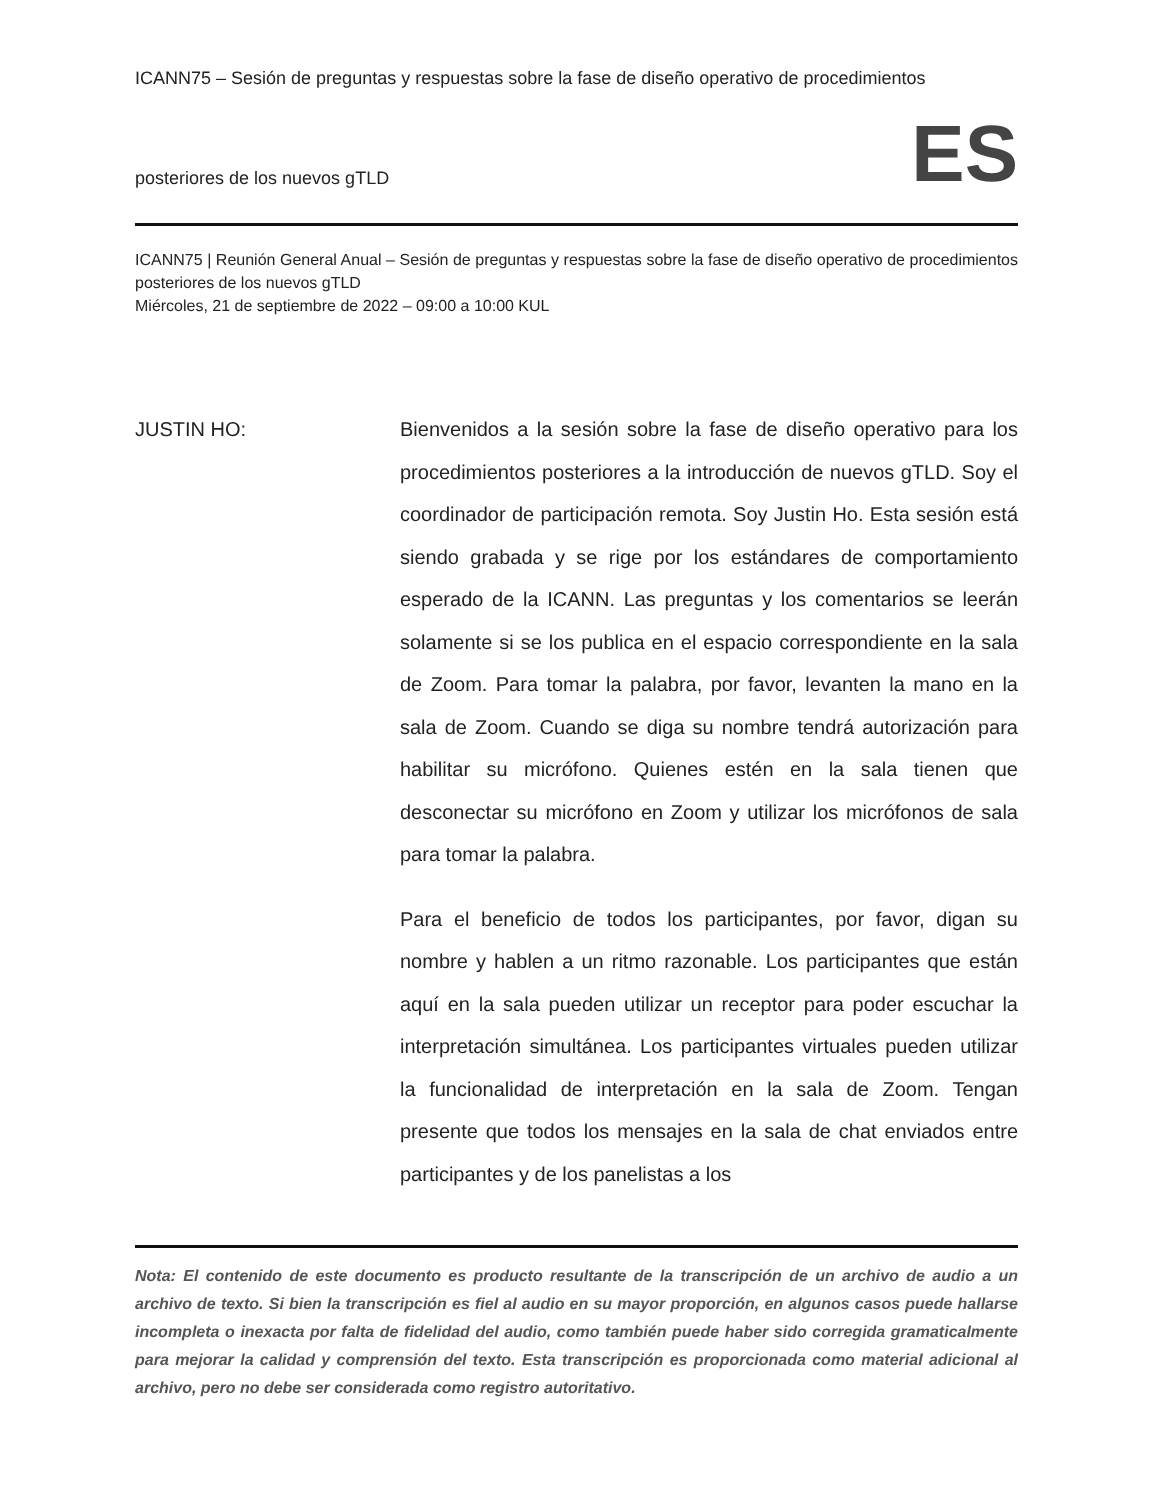ICANN75 – Sesión de preguntas y respuestas sobre la fase de diseño operativo de procedimientos
posteriores de los nuevos gTLD ES
ICANN75 | Reunión General Anual – Sesión de preguntas y respuestas sobre la fase de diseño operativo de procedimientos posteriores de los nuevos gTLD
Miércoles, 21 de septiembre de 2022 – 09:00 a 10:00 KUL
JUSTIN HO: Bienvenidos a la sesión sobre la fase de diseño operativo para los procedimientos posteriores a la introducción de nuevos gTLD. Soy el coordinador de participación remota. Soy Justin Ho. Esta sesión está siendo grabada y se rige por los estándares de comportamiento esperado de la ICANN. Las preguntas y los comentarios se leerán solamente si se los publica en el espacio correspondiente en la sala de Zoom. Para tomar la palabra, por favor, levanten la mano en la sala de Zoom. Cuando se diga su nombre tendrá autorización para habilitar su micrófono. Quienes estén en la sala tienen que desconectar su micrófono en Zoom y utilizar los micrófonos de sala para tomar la palabra.
Para el beneficio de todos los participantes, por favor, digan su nombre y hablen a un ritmo razonable. Los participantes que están aquí en la sala pueden utilizar un receptor para poder escuchar la interpretación simultánea. Los participantes virtuales pueden utilizar la funcionalidad de interpretación en la sala de Zoom. Tengan presente que todos los mensajes en la sala de chat enviados entre participantes y de los panelistas a los
Nota: El contenido de este documento es producto resultante de la transcripción de un archivo de audio a un archivo de texto. Si bien la transcripción es fiel al audio en su mayor proporción, en algunos casos puede hallarse incompleta o inexacta por falta de fidelidad del audio, como también puede haber sido corregida gramaticalmente para mejorar la calidad y comprensión del texto. Esta transcripción es proporcionada como material adicional al archivo, pero no debe ser considerada como registro autoritativo.